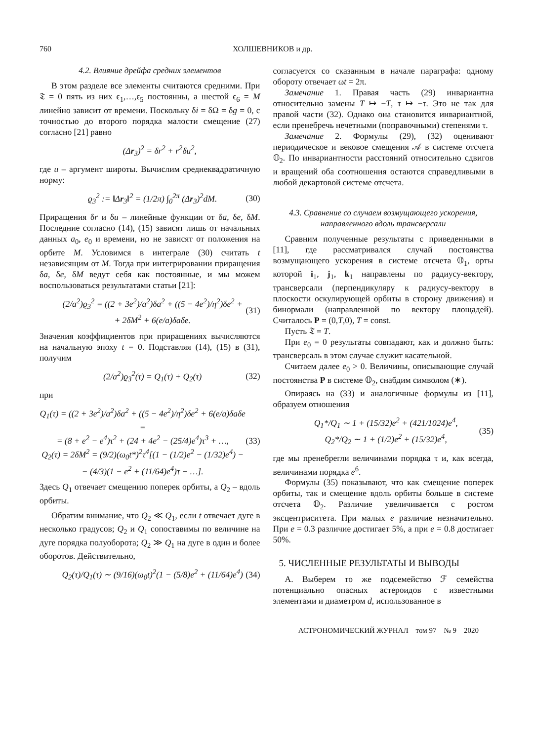760 ХОЛШЕВНИКОВ и др.
4.2. Влияние дрейфа средних элементов
В этом разделе все элементы считаются средними. При 𝔗 = 0 пять из них ϵ<sub>1</sub>,…,ϵ<sub>5</sub> постоянны, а шестой ϵ<sub>6</sub> = M линейно зависит от времени. Поскольку δi = δΩ = δg = 0, с точностью до второго порядка малости смещение (27) согласно [21] равно
(Δr<sub>3</sub>)<sup>2</sup> = δr<sup>2</sup> + r<sup>2</sup>δu<sup>2</sup>,
где u – аргумент широты. Вычислим среднеквадратичную норму:
ϱ<sub>3</sub><sup>2</sup> := ‖Δr<sub>3</sub>‖<sup>2</sup> = (1/2π) ∫<sub>0</sub><sup>2π</sup> (Δr<sub>3</sub>)<sup>2</sup>dM. (30)
Приращения δr и δu – линейные функции от δa, δe, δM. Последние согласно (14), (15) зависят лишь от начальных данных a<sub>0</sub>, e<sub>0</sub> и времени, но не зависят от положения на орбите M. Условимся в интеграле (30) считать t независящим от M. Тогда при интегрировании приращения δa, δe, δM ведут себя как постоянные, и мы можем воспользоваться результатами статьи [21]:
(2/a<sup>2</sup>)ϱ<sub>3</sub><sup>2</sup> = ((2 + 3e<sup>2</sup>)/a<sup>2</sup>)δa<sup>2</sup> + ((5 − 4e<sup>2</sup>)/η<sup>2</sup>)δe<sup>2</sup> +
+ 2δM<sup>2</sup> + 6(e/a)δaδe. (31)
Значения коэффициентов при приращениях вычисляются на начальную эпоху t = 0. Подставляя (14), (15) в (31), получим
(2/a<sup>2</sup>)ϱ<sub>3</sub><sup>2</sup>(τ) = Q<sub>1</sub>(τ) + Q<sub>2</sub>(τ) (32)
при
Q<sub>1</sub>(τ) = ((2 + 3e<sup>2</sup>)/a<sup>2</sup>)δa<sup>2</sup> + ((5 − 4e<sup>2</sup>)/η<sup>2</sup>)δe<sup>2</sup> + 6(e/a)δaδe =
= (8 + e<sup>2</sup> − e<sup>4</sup>)τ<sup>2</sup> + (24 + 4e<sup>2</sup> − (25/4)e<sup>4</sup>)τ<sup>3</sup> + …,
Q<sub>2</sub>(τ) = 2δM<sup>2</sup> = (9/2)(ω<sub>0</sub>t*)<sup>2</sup>τ<sup>4</sup>[(1 − (1/2)e<sup>2</sup> − (1/32)e<sup>4</sup>) −
− (4/3)(1 − e<sup>2</sup> + (11/64)e<sup>4</sup>)τ + …]. (33)
Здесь Q<sub>1</sub> отвечает смещению поперек орбиты, а Q<sub>2</sub> – вдоль орбиты.
Обратим внимание, что Q<sub>2</sub> ≪ Q<sub>1</sub>, если t отвечает дуге в несколько градусов; Q<sub>2</sub> и Q<sub>1</sub> сопоставимы по величине на дуге порядка полуоборота; Q<sub>2</sub> ≫ Q<sub>1</sub> на дуге в один и более оборотов. Действительно,
Q<sub>2</sub>(τ)/Q<sub>1</sub>(τ) ∼ (9/16)(ω<sub>0</sub>t)<sup>2</sup>(1 − (5/8)e<sup>2</sup> + (11/64)e<sup>4</sup>) (34)
согласуется со сказанным в начале параграфа: одному обороту отвечает ωt = 2π.
Замечание 1. Правая часть (29) инвариантна относительно замены T ↦ −T, τ ↦ −τ. Это не так для правой части (32). Однако она становится инвариантной, если пренебречь нечетными (поправочными) степенями τ.
Замечание 2. Формулы (29), (32) оценивают периодическое и вековое смещения 𝒜 в системе отсчета 𝕆<sub>2</sub>. По инвариантности расстояний относительно сдвигов и вращений оба соотношения остаются справедливыми в любой декартовой системе отсчета.
4.3. Сравнение со случаем возмущающего ускорения, направленного вдоль трансверсали
Сравним полученные результаты с приведенными в [11], где рассматривался случай постоянства возмущающего ускорения в системе отсчета 𝕆<sub>1</sub>, орты которой i<sub>1</sub>, j<sub>1</sub>, k<sub>1</sub> направлены по радиусу-вектору, трансверсали (перпендикуляру к радиусу-вектору в плоскости оскулирующей орбиты в сторону движения) и бинормали (направленной по вектору площадей). Считалось P = (0,T,0), T = const.
Пусть 𝔗 = T.
При e<sub>0</sub> = 0 результаты совпадают, как и должно быть: трансверсаль в этом случае служит касательной.
Считаем далее e<sub>0</sub> > 0. Величины, описывающие случай постоянства P в системе 𝕆<sub>2</sub>, снабдим символом (∗).
Опираясь на (33) и аналогичные формулы из [11], образуем отношения
Q<sub>1</sub>*/Q<sub>1</sub> ∼ 1 + (15/32)e<sup>2</sup> + (421/1024)e<sup>4</sup>,
Q<sub>2</sub>*/Q<sub>2</sub> ∼ 1 + (1/2)e<sup>2</sup> + (15/32)e<sup>4</sup>, (35)
где мы пренебрегли величинами порядка τ и, как всегда, величинами порядка e<sup>6</sup>.
Формулы (35) показывают, что как смещение поперек орбиты, так и смещение вдоль орбиты больше в системе отсчета 𝕆<sub>2</sub>. Различие увеличивается с ростом эксцентриситета. При малых e различие незначительно. При e = 0.3 различие достигает 5%, а при e = 0.8 достигает 50%.
5. ЧИСЛЕННЫЕ РЕЗУЛЬТАТЫ И ВЫВОДЫ
А. Выберем то же подсемейство ℱ семейства потенциально опасных астероидов с известными элементами и диаметром d, использованное в
АСТРОНОМИЧЕСКИЙ ЖУРНАЛ том 97 № 9 2020